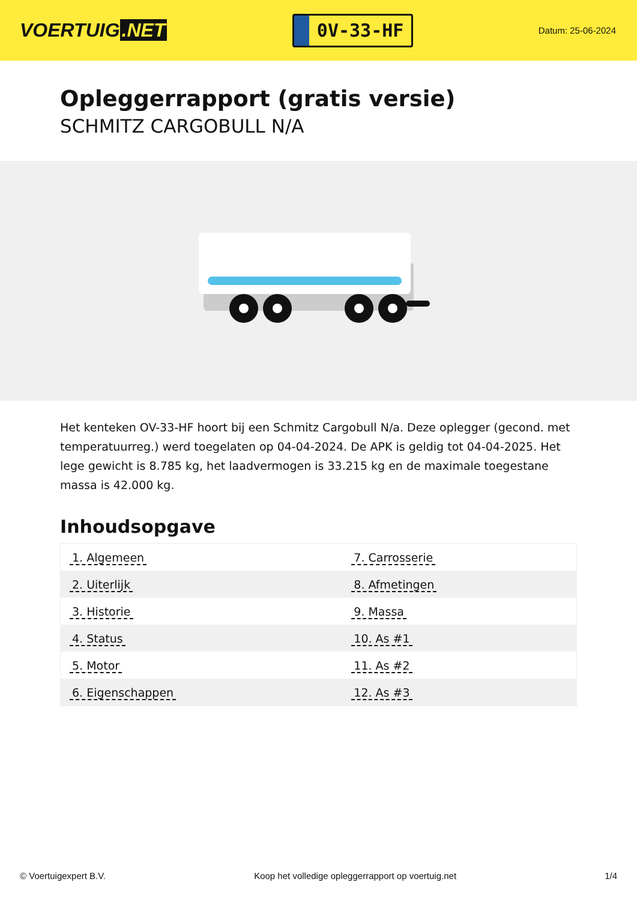VOERTUIG.NET
0V-33-HF
Datum: 25-06-2024
Opleggerrapport (gratis versie)
SCHMITZ CARGOBULL N/A
Het kenteken OV-33-HF hoort bij een Schmitz Cargobull N/a. Deze oplegger (gecond. met temperatuurreg.) werd toegelaten op 04-04-2024. De APK is geldig tot 04-04-2025. Het lege gewicht is 8.785 kg, het laadvermogen is 33.215 kg en de maximale toegestane massa is 42.000 kg.
Inhoudsopgave
| 1. Algemeen | 7. Carrosserie |
| 2. Uiterlijk | 8. Afmetingen |
| 3. Historie | 9. Massa |
| 4. Status | 10. As #1 |
| 5. Motor | 11. As #2 |
| 6. Eigenschappen | 12. As #3 |
© Voertuigexpert B.V. Koop het volledige opleggerrapport op voertuig.net 1/4